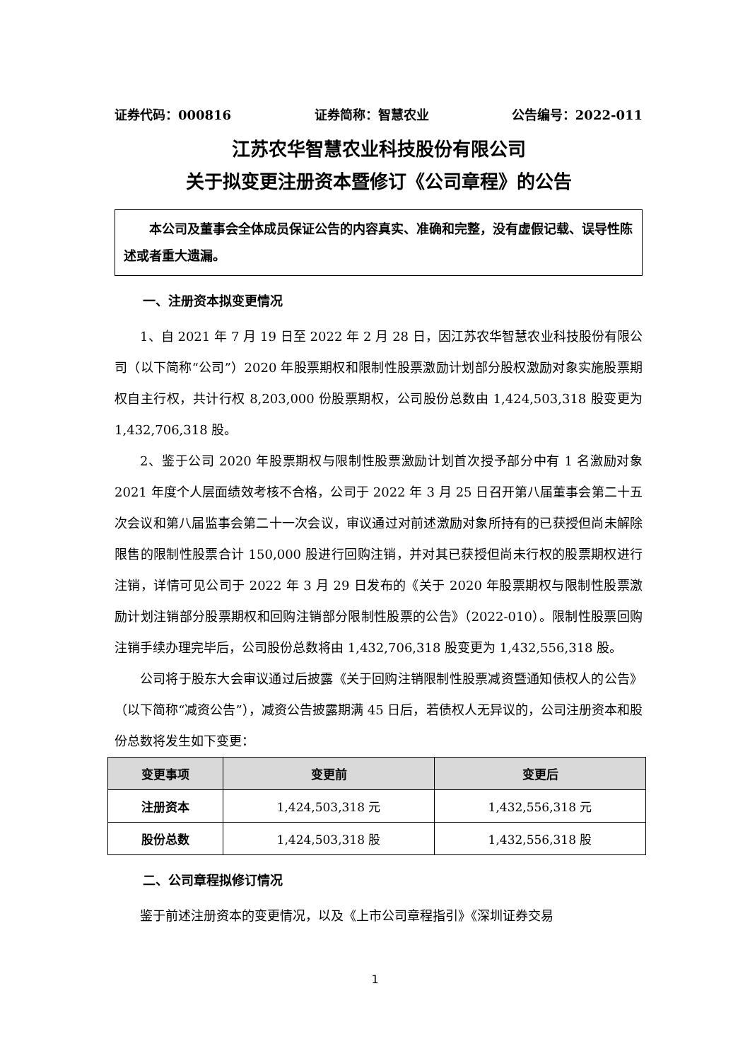证券代码：000816 证券简称：智慧农业 公告编号：2022-011
江苏农华智慧农业科技股份有限公司
关于拟变更注册资本暨修订《公司章程》的公告
本公司及董事会全体成员保证公告的内容真实、准确和完整，没有虚假记载、误导性陈述或者重大遗漏。
一、注册资本拟变更情况
1、自 2021 年 7 月 19 日至 2022 年 2 月 28 日，因江苏农华智慧农业科技股份有限公司（以下简称“公司”）2020 年股票期权和限制性股票激励计划部分股权激励对象实施股票期权自主行权，共计行权 8,203,000 份股票期权，公司股份总数由 1,424,503,318 股变更为 1,432,706,318 股。
2、鉴于公司 2020 年股票期权与限制性股票激励计划首次授予部分中有 1 名激励对象 2021 年度个人层面绩效考核不合格，公司于 2022 年 3 月 25 日召开第八届董事会第二十五次会议和第八届监事会第二十一次会议，审议通过对前述激励对象所持有的已获授但尚未解除限售的限制性股票合计 150,000 股进行回购注销，并对其已获授但尚未行权的股票期权进行注销，详情可见公司于 2022 年 3 月 29 日发布的《关于 2020 年股票期权与限制性股票激励计划注销部分股票期权和回购注销部分限制性股票的公告》（2022-010）。限制性股票回购注销手续办理完毕后，公司股份总数将由 1,432,706,318 股变更为 1,432,556,318 股。
公司将于股东大会审议通过后披露《关于回购注销限制性股票减资暨通知债权人的公告》（以下简称“减资公告”），减资公告披露期满 45 日后，若债权人无异议的，公司注册资本和股份总数将发生如下变更：
| 变更事项 | 变更前 | 变更后 |
| --- | --- | --- |
| 注册资本 | 1,424,503,318 元 | 1,432,556,318 元 |
| 股份总数 | 1,424,503,318 股 | 1,432,556,318 股 |
二、公司章程拟修订情况
鉴于前述注册资本的变更情况，以及《上市公司章程指引》《深圳证券交易
1